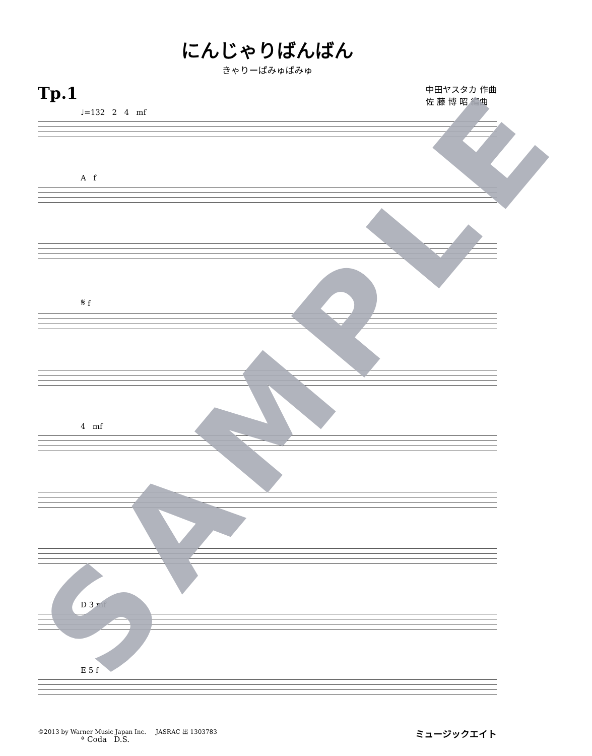にんじゃりばんばん
きゃりーぱみゅぱみゅ
Tp.1
中田ヤスタカ 作曲
佐 藤 博 昭 編曲
♩=132 2 4 mf
A f
𝄋 f
4 mf
D 3 mf
E 5 f
𝄌 Coda D.S.
SAMPLE
©2013 by Warner Music Japan Inc. JASRAC 出 1303783 ミュージックエイト